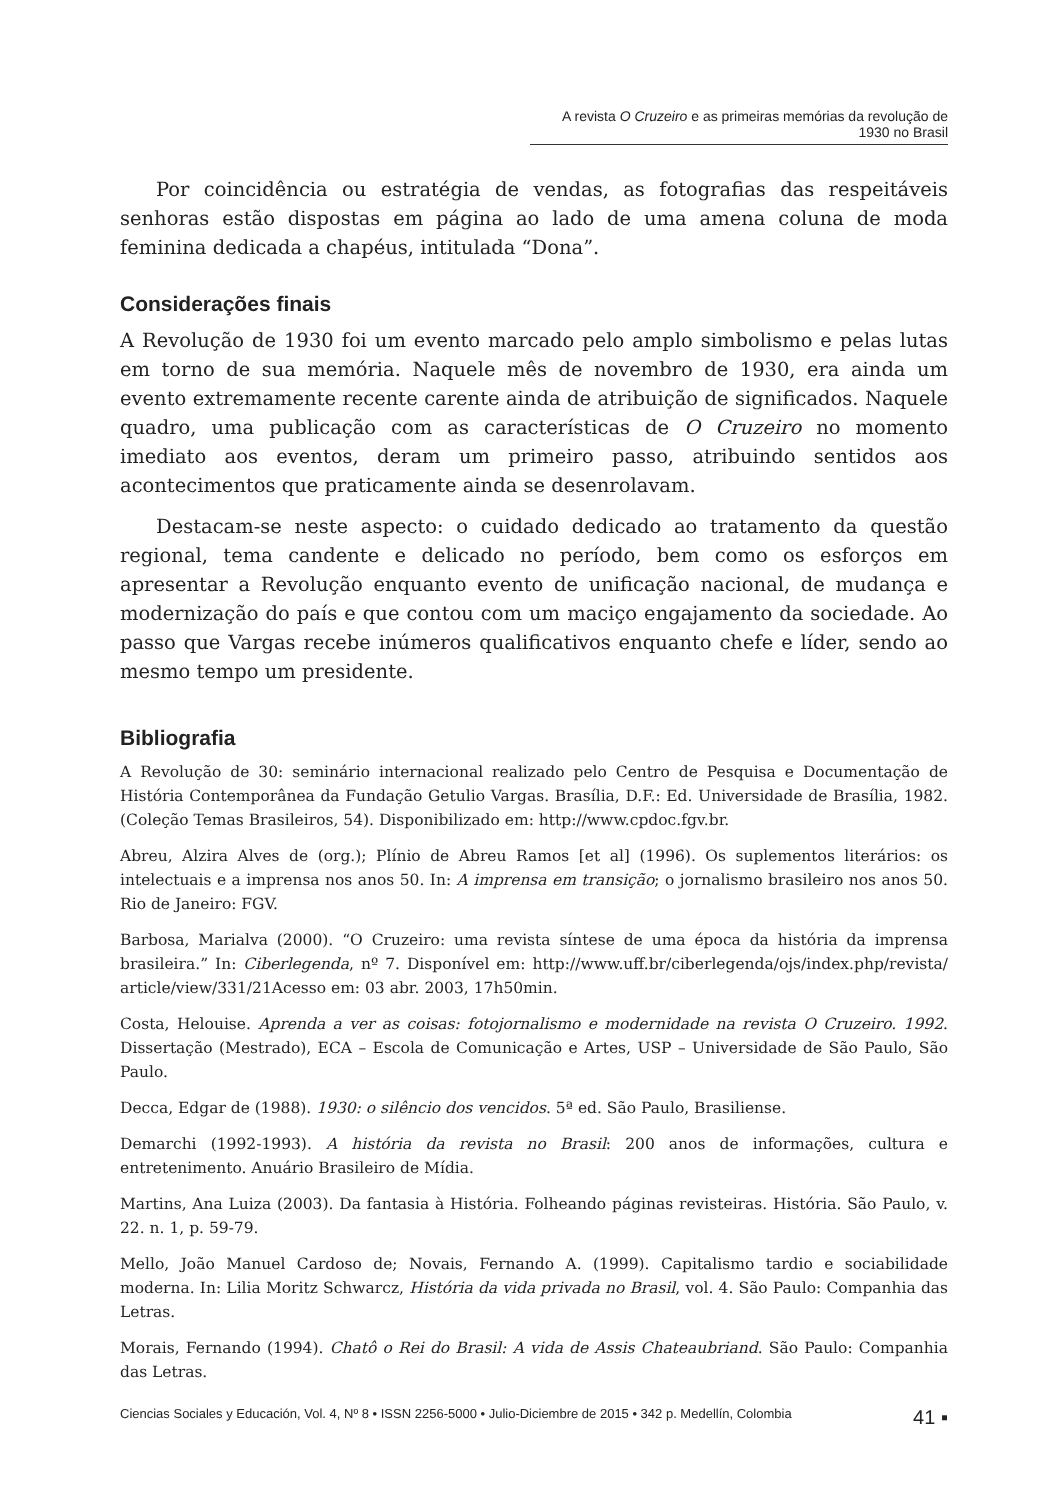A revista O Cruzeiro e as primeiras memórias da revolução de 1930 no Brasil
Por coincidência ou estratégia de vendas, as fotografias das respeitáveis senhoras estão dispostas em página ao lado de uma amena coluna de moda feminina dedicada a chapéus, intitulada “Dona”.
Considerações finais
A Revolução de 1930 foi um evento marcado pelo amplo simbolismo e pelas lutas em torno de sua memória. Naquele mês de novembro de 1930, era ainda um evento extremamente recente carente ainda de atribuição de significados. Naquele quadro, uma publicação com as características de O Cruzeiro no momento imediato aos eventos, deram um primeiro passo, atribuindo sentidos aos acontecimentos que praticamente ainda se desenrolavam.
Destacam-se neste aspecto: o cuidado dedicado ao tratamento da questão regional, tema candente e delicado no período, bem como os esforços em apresentar a Revolução enquanto evento de unificação nacional, de mudança e modernização do país e que contou com um maciço engajamento da sociedade. Ao passo que Vargas recebe inúmeros qualificativos enquanto chefe e líder, sendo ao mesmo tempo um presidente.
Bibliografia
A Revolução de 30: seminário internacional realizado pelo Centro de Pesquisa e Documentação de História Contemporânea da Fundação Getulio Vargas. Brasília, D.F.: Ed. Universidade de Brasília, 1982. (Coleção Temas Brasileiros, 54). Disponibilizado em: http://www.cpdoc.fgv.br.
Abreu, Alzira Alves de (org.); Plínio de Abreu Ramos [et al] (1996). Os suplementos literários: os intelectuais e a imprensa nos anos 50. In: A imprensa em transição; o jornalismo brasileiro nos anos 50. Rio de Janeiro: FGV.
Barbosa, Marialva (2000). “O Cruzeiro: uma revista síntese de uma época da história da imprensa brasileira.” In: Ciberlegenda, nº 7. Disponível em: http://www.uff.br/ciberlegenda/ojs/index.php/revista/ article/view/331/21Acesso em: 03 abr. 2003, 17h50min.
Costa, Helouise. Aprenda a ver as coisas: fotojornalismo e modernidade na revista O Cruzeiro. 1992. Dissertação (Mestrado), ECA – Escola de Comunicação e Artes, USP – Universidade de São Paulo, São Paulo.
Decca, Edgar de (1988). 1930: o silêncio dos vencidos. 5ª ed. São Paulo, Brasiliense.
Demarchi (1992-1993). A história da revista no Brasil: 200 anos de informações, cultura e entretenimento. Anuário Brasileiro de Mídia.
Martins, Ana Luiza (2003). Da fantasia à História. Folheando páginas revisteiras. História. São Paulo, v. 22. n. 1, p. 59-79.
Mello, João Manuel Cardoso de; Novais, Fernando A. (1999). Capitalismo tardio e sociabilidade moderna. In: Lilia Moritz Schwarcz, História da vida privada no Brasil, vol. 4. São Paulo: Companhia das Letras.
Morais, Fernando (1994). Chatô o Rei do Brasil: A vida de Assis Chateaubriand. São Paulo: Companhia das Letras.
Ciencias Sociales y Educación, Vol. 4, Nº 8 • ISSN 2256-5000 • Julio-Diciembre de 2015 • 342 p. Medellín, Colombia 41 ▪